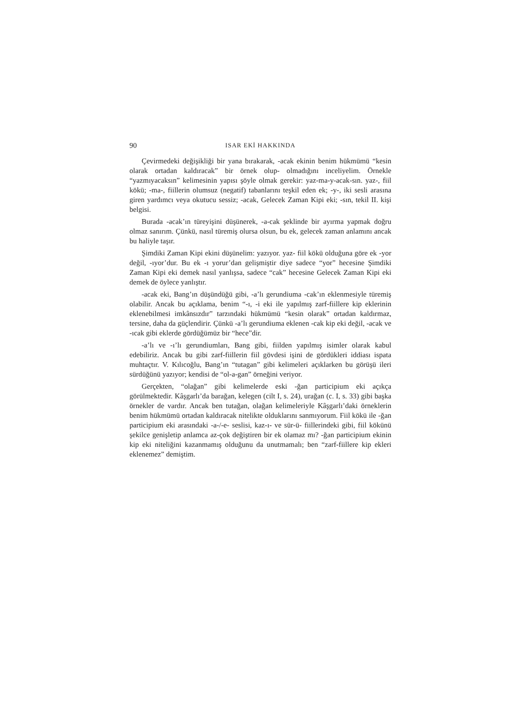90 ISAR EKİ HAKKINDA
Çevirmedeki değişikliği bir yana bırakarak, -acak ekinin benim hükmümü “kesin olarak ortadan kaldıracak” bir örnek olup- olmadığını inceliyelim. Örnekle “yazmıyacaksın” kelimesinin yapısı şöyle olmak gerekir: yaz-ma-y-acak-sın. yaz-, fiil kökü; -ma-, fiillerin olumsuz (negatif) tabanlarını teşkil eden ek; -y-, iki sesli arasına giren yardımcı veya okutucu sessiz; -acak, Gelecek Zaman Kipi eki; -sın, tekil II. kişi belgisi.
Burada -acak’ın türeyişini düşünerek, -a-cak şeklinde bir ayırma yapmak doğru olmaz sanırım. Çünkü, nasıl türemiş olursa olsun, bu ek, gelecek zaman anlamını ancak bu haliyle taşır.
Şimdiki Zaman Kipi ekini düşünelim: yazıyor. yaz- fiil kökü olduğuna göre ek -yor değil, -ıyor’dur. Bu ek -ı yorur’dan gelişmiştir diye sadece “yor” hecesine Şimdiki Zaman Kipi eki demek nasıl yanlışsa, sadece “cak” hecesine Gelecek Zaman Kipi eki demek de öylece yanlıştır.
-acak eki, Bang’ın düşündüğü gibi, -a’lı gerundiuma -cak’ın eklenmesiyle türemiş olabilir. Ancak bu açıklama, benim “-ı, -i eki ile yapılmış zarf-fiillere kip eklerinin eklenebilmesi imkânsızdır” tarzındaki hükmümü “kesin olarak” ortadan kaldırmaz, tersine, daha da güçlendirir. Çünkü -a’lı gerundiuma eklenen -cak kip eki değil, -acak ve -ıcak gibi eklerde gördüğümüz bir “hece”dir.
-a’lı ve -ı’lı gerundiumları, Bang gibi, fiilden yapılmış isimler olarak kabul edebiliriz. Ancak bu gibi zarf-fiillerin fiil gövdesi işini de gördükleri iddiası ispata muhtaçtır. V. Kılıcoğlu, Bang’ın “tutagan” gibi kelimeleri açıklarken bu görüşü ileri sürdüğünü yazıyor; kendisi de “ol-a-gan” örneğini veriyor.
Gerçekten, “olağan” gibi kelimelerde eski -ğan participium eki açıkça görülmektedir. Kâşgarlı’da barağan, kelegen (cilt I, s. 24), urağan (c. I, s. 33) gibi başka örnekler de vardır. Ancak ben tutağan, olağan kelimeleriyle Kâşgarlı’daki örneklerin benim hükmümü ortadan kaldıracak nitelikte olduklarını sanmıyorum. Fiil kökü ile -ğan participium eki arasındaki -a-/-e- seslisi, kaz-ı- ve sür-ü- fiillerindeki gibi, fiil kökünü şekilce genişletip anlamca az-çok değiştiren bir ek olamaz mı? -ğan participium ekinin kip eki niteliğini kazanmamış olduğunu da unutmamalı; ben “zarf-fiillere kip ekleri eklenemez” demiştim.